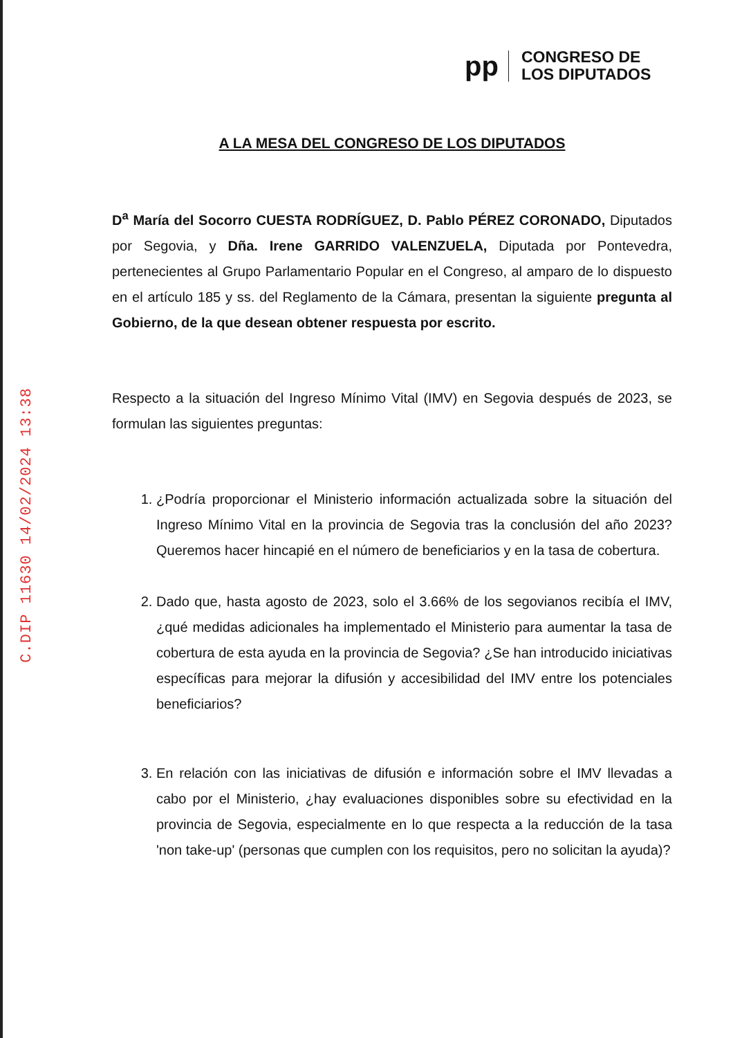C.DIP 11630 14/02/2024 13:38
pp
CONGRESO DE
LOS DIPUTADOS
A LA MESA DEL CONGRESO DE LOS DIPUTADOS
D<sup>a</sup> María del Socorro CUESTA RODRÍGUEZ, D. Pablo PÉREZ CORONADO, Diputados por Segovia, y Dña. Irene GARRIDO VALENZUELA, Diputada por Pontevedra, pertenecientes al Grupo Parlamentario Popular en el Congreso, al amparo de lo dispuesto en el artículo 185 y ss. del Reglamento de la Cámara, presentan la siguiente pregunta al Gobierno, de la que desean obtener respuesta por escrito.
Respecto a la situación del Ingreso Mínimo Vital (IMV) en Segovia después de 2023, se formulan las siguientes preguntas:
1. ¿Podría proporcionar el Ministerio información actualizada sobre la situación del Ingreso Mínimo Vital en la provincia de Segovia tras la conclusión del año 2023? Queremos hacer hincapié en el número de beneficiarios y en la tasa de cobertura.
2. Dado que, hasta agosto de 2023, solo el 3.66% de los segovianos recibía el IMV, ¿qué medidas adicionales ha implementado el Ministerio para aumentar la tasa de cobertura de esta ayuda en la provincia de Segovia? ¿Se han introducido iniciativas específicas para mejorar la difusión y accesibilidad del IMV entre los potenciales beneficiarios?
3. En relación con las iniciativas de difusión e información sobre el IMV llevadas a cabo por el Ministerio, ¿hay evaluaciones disponibles sobre su efectividad en la provincia de Segovia, especialmente en lo que respecta a la reducción de la tasa 'non take-up' (personas que cumplen con los requisitos, pero no solicitan la ayuda)?